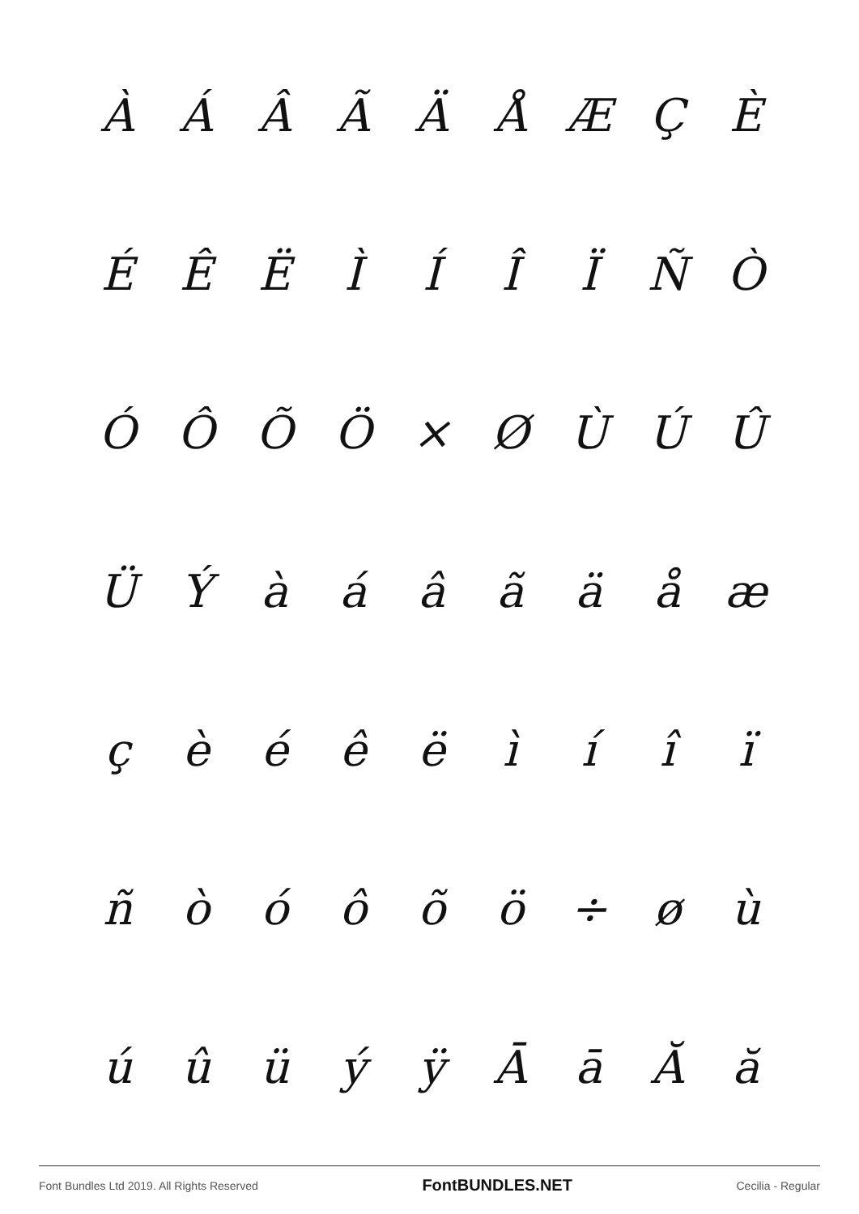À Á Â Ã Ä Å Æ Ç È
É Ê Ë Ì Í Î Ï Ñ Ò
Ó Ô Õ Ö × Ø Ù Ú Û
Ü Ý à á â ã ä å æ
ç è é ê ë ì í î ï
ñ ò ó ô õ ö ÷ ø ù
ú û ü ý ÿ Ā ā Ă ă
Font Bundles Ltd 2019. All Rights Reserved FontBUNDLES.NET Cecilia - Regular